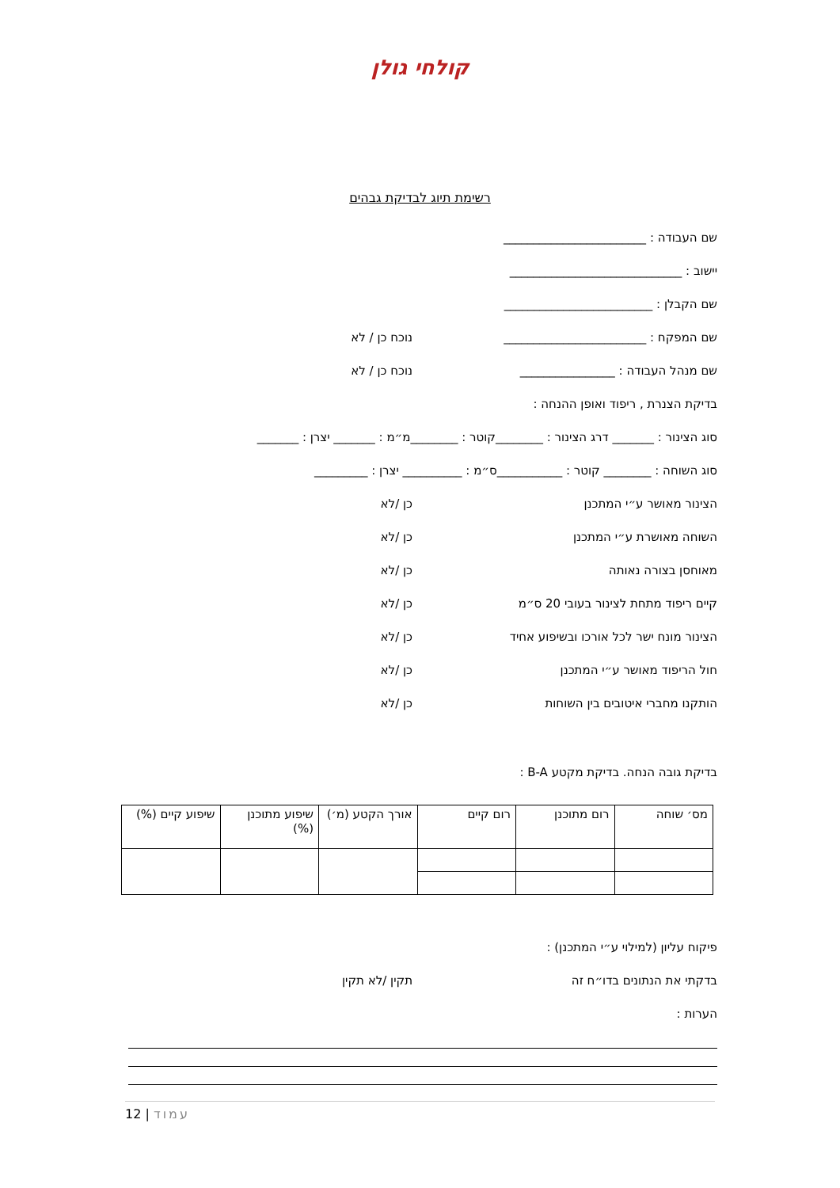קולחי גולן
רשימת תיוג לבדיקת גבהים
שם העבודה : ________________________
יישוב : _____________________________
שם הקבלן : _________________________
שם המפקח : ________________________ נוכח כן / לא
שם מנהל העבודה : ________________ נוכח כן / לא
בדיקת הצנרת , ריפוד ואופן ההנחה :
סוג הצינור : _______ דרג הצינור : ________קוטר : ________מ״מ : _______ יצרן : _______
סוג השוחה : ________ קוטר : ___________ס״מ : __________ יצרן : _________
הצינור מאושר ע״י המתכנן כן /לא
השוחה מאושרת ע״י המתכנן כן /לא
מאוחסן בצורה נאותה כן /לא
קיים ריפוד מתחת לצינור בעובי 20 ס״מ כן /לא
הצינור מונח ישר לכל אורכו ובשיפוע אחיד כן /לא
חול הריפוד מאושר ע״י המתכנן כן /לא
הותקנו מחברי איטובים בין השוחות כן /לא
בדיקת גובה הנחה. בדיקת מקטע B-A :
| מס׳ שוחה | רום מתוכנן | רום קיים | אורך הקטע (מ׳) | שיפוע מתוכנן (%) | שיפוע קיים (%) |
| --- | --- | --- | --- | --- | --- |
פיקוח עליון (למילוי ע״י המתכנן) :
בדקתי את הנתונים בדו״ח זה תקין /לא תקין
הערות :
12 | עמוד